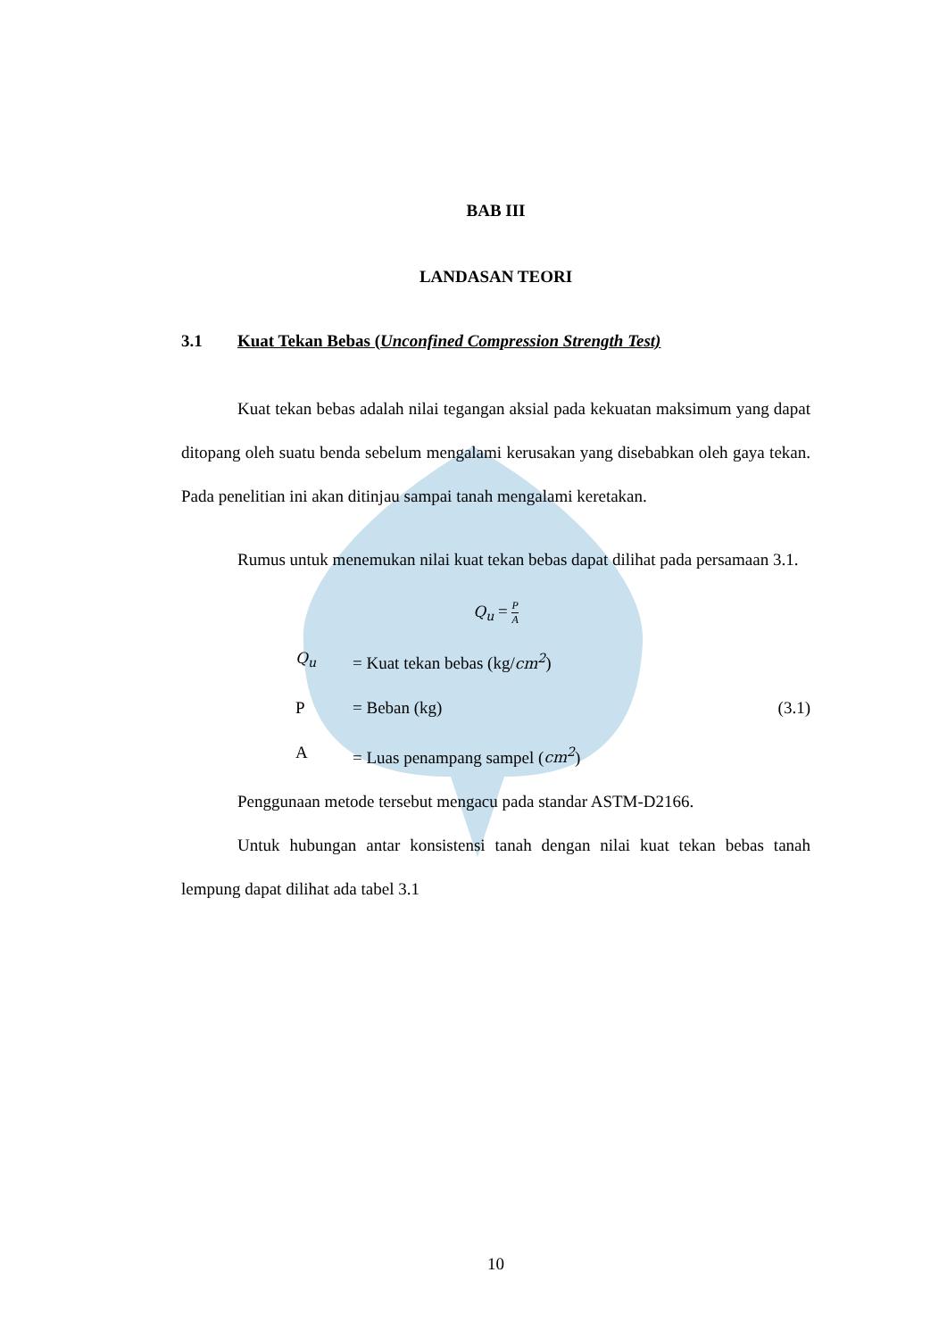BAB III
LANDASAN TEORI
3.1 Kuat Tekan Bebas (Unconfined Compression Strength Test)
Kuat tekan bebas adalah nilai tegangan aksial pada kekuatan maksimum yang dapat ditopang oleh suatu benda sebelum mengalami kerusakan yang disebabkan oleh gaya tekan. Pada penelitian ini akan ditinjau sampai tanah mengalami keretakan.
Rumus untuk menemukan nilai kuat tekan bebas dapat dilihat pada persamaan 3.1.
Q<sub>u</sub> = P A
Q<sub>u</sub> = Kuat tekan bebas (kg/cm<sup>2</sup>)
P = Beban (kg) (3.1)
A = Luas penampang sampel (cm<sup>2</sup>)
Penggunaan metode tersebut mengacu pada standar ASTM-D2166.
Untuk hubungan antar konsistensi tanah dengan nilai kuat tekan bebas tanah lempung dapat dilihat ada tabel 3.1
10